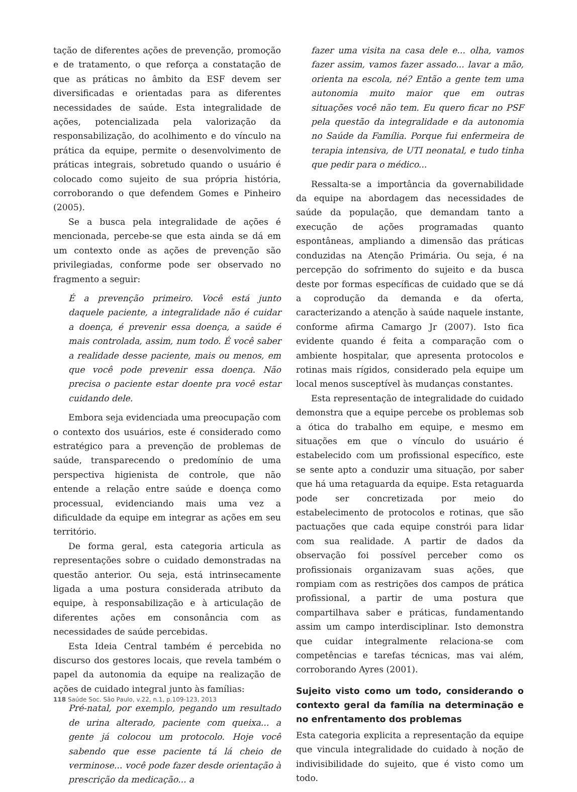tação de diferentes ações de prevenção, promoção e de tratamento, o que reforça a constatação de que as práticas no âmbito da ESF devem ser diversificadas e orientadas para as diferentes necessidades de saúde. Esta integralidade de ações, potencializada pela valorização da responsabilização, do acolhimento e do vínculo na prática da equipe, permite o desenvolvimento de práticas integrais, sobretudo quando o usuário é colocado como sujeito de sua própria história, corroborando o que defendem Gomes e Pinheiro (2005).
Se a busca pela integralidade de ações é mencionada, percebe-se que esta ainda se dá em um contexto onde as ações de prevenção são privilegiadas, conforme pode ser observado no fragmento a seguir:
É a prevenção primeiro. Você está junto daquele paciente, a integralidade não é cuidar a doença, é prevenir essa doença, a saúde é mais controlada, assim, num todo. É você saber a realidade desse paciente, mais ou menos, em que você pode prevenir essa doença. Não precisa o paciente estar doente pra você estar cuidando dele.
Embora seja evidenciada uma preocupação com o contexto dos usuários, este é considerado como estratégico para a prevenção de problemas de saúde, transparecendo o predomínio de uma perspectiva higienista de controle, que não entende a relação entre saúde e doença como processual, evidenciando mais uma vez a dificuldade da equipe em integrar as ações em seu território.
De forma geral, esta categoria articula as representações sobre o cuidado demonstradas na questão anterior. Ou seja, está intrinsecamente ligada a uma postura considerada atributo da equipe, à responsabilização e à articulação de diferentes ações em consonância com as necessidades de saúde percebidas.
Esta Ideia Central também é percebida no discurso dos gestores locais, que revela também o papel da autonomia da equipe na realização de ações de cuidado integral junto às famílias:
Pré-natal, por exemplo, pegando um resultado de urina alterado, paciente com queixa... a gente já colocou um protocolo. Hoje você sabendo que esse paciente tá lá cheio de verminose... você pode fazer desde orientação à prescrição da medicação... a
fazer uma visita na casa dele e... olha, vamos fazer assim, vamos fazer assado... lavar a mão, orienta na escola, né? Então a gente tem uma autonomia muito maior que em outras situações você não tem. Eu quero ficar no PSF pela questão da integralidade e da autonomia no Saúde da Família. Porque fui enfermeira de terapia intensiva, de UTI neonatal, e tudo tinha que pedir para o médico...
Ressalta-se a importância da governabilidade da equipe na abordagem das necessidades de saúde da população, que demandam tanto a execução de ações programadas quanto espontâneas, ampliando a dimensão das práticas conduzidas na Atenção Primária. Ou seja, é na percepção do sofrimento do sujeito e da busca deste por formas específicas de cuidado que se dá a coprodução da demanda e da oferta, caracterizando a atenção à saúde naquele instante, conforme afirma Camargo Jr (2007). Isto fica evidente quando é feita a comparação com o ambiente hospitalar, que apresenta protocolos e rotinas mais rígidos, considerado pela equipe um local menos susceptível às mudanças constantes.
Esta representação de integralidade do cuidado demonstra que a equipe percebe os problemas sob a ótica do trabalho em equipe, e mesmo em situações em que o vínculo do usuário é estabelecido com um profissional específico, este se sente apto a conduzir uma situação, por saber que há uma retaguarda da equipe. Esta retaguarda pode ser concretizada por meio do estabelecimento de protocolos e rotinas, que são pactuações que cada equipe constrói para lidar com sua realidade. A partir de dados da observação foi possível perceber como os profissionais organizavam suas ações, que rompiam com as restrições dos campos de prática profissional, a partir de uma postura que compartilhava saber e práticas, fundamentando assim um campo interdisciplinar. Isto demonstra que cuidar integralmente relaciona-se com competências e tarefas técnicas, mas vai além, corroborando Ayres (2001).
Sujeito visto como um todo, considerando o contexto geral da família na determinação e no enfrentamento dos problemas
Esta categoria explicita a representação da equipe que vincula integralidade do cuidado à noção de indivisibilidade do sujeito, que é visto como um todo.
118 Saúde Soc. São Paulo, v.22, n.1, p.109-123, 2013